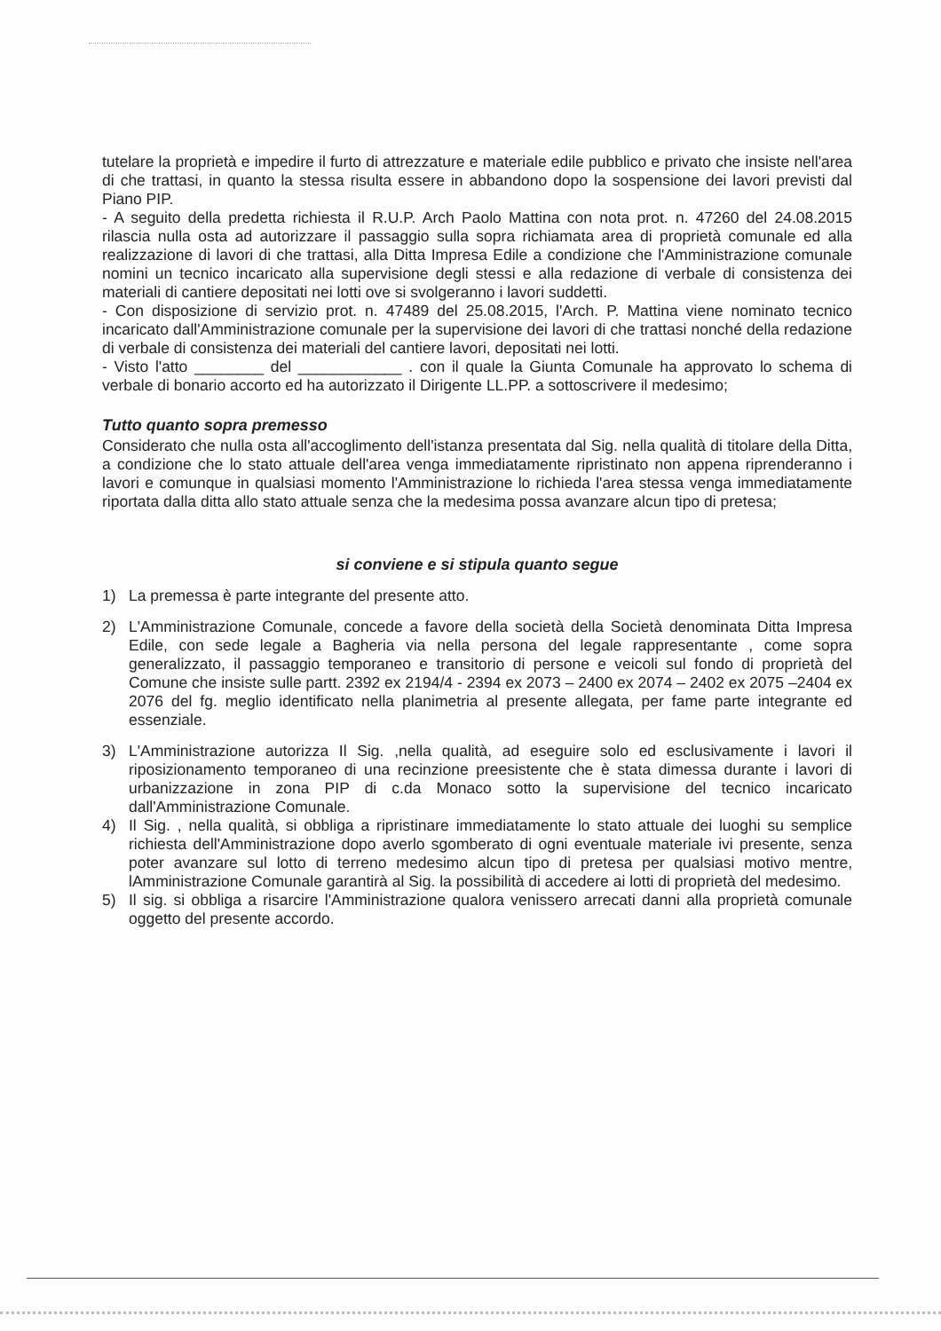tutelare la proprietà e impedire il furto di attrezzature e materiale edile pubblico e privato che insiste nell'area di che trattasi, in quanto la stessa risulta essere in abbandono dopo la sospensione dei lavori previsti dal Piano PIP.
- A seguito della predetta richiesta il R.U.P. Arch Paolo Mattina con nota prot. n. 47260 del 24.08.2015 rilascia nulla osta ad autorizzare il passaggio sulla sopra richiamata area di proprietà comunale ed alla realizzazione di lavori di che trattasi, alla Ditta Impresa Edile a condizione che l'Amministrazione comunale nomini un tecnico incaricato alla supervisione degli stessi e alla redazione di verbale di consistenza dei materiali di cantiere depositati nei lotti ove si svolgeranno i lavori suddetti.
- Con disposizione di servizio prot. n. 47489 del 25.08.2015, l'Arch. P. Mattina viene nominato tecnico incaricato dall'Amministrazione comunale per la supervisione dei lavori di che trattasi nonché della redazione di verbale di consistenza dei materiali del cantiere lavori, depositati nei lotti.
- Visto l'atto ________ del ____________ . con il quale la Giunta Comunale ha approvato lo schema di verbale di bonario accorto ed ha autorizzato il Dirigente LL.PP. a sottoscrivere il medesimo;
Tutto quanto sopra premesso
Considerato che nulla osta all'accoglimento dell'istanza presentata dal Sig. nella qualità di titolare della Ditta, a condizione che lo stato attuale dell'area venga immediatamente ripristinato non appena riprenderanno i lavori e comunque in qualsiasi momento l'Amministrazione lo richieda l'area stessa venga immediatamente riportata dalla ditta allo stato attuale senza che la medesima possa avanzare alcun tipo di pretesa;
si conviene e si stipula quanto segue
1) La premessa è parte integrante del presente atto.
2) L'Amministrazione Comunale, concede a favore della società della Società denominata Ditta Impresa Edile, con sede legale a Bagheria via nella persona del legale rappresentante , come sopra generalizzato, il passaggio temporaneo e transitorio di persone e veicoli sul fondo di proprietà del Comune che insiste sulle partt. 2392 ex 2194/4 - 2394 ex 2073 – 2400 ex 2074 – 2402 ex 2075 –2404 ex 2076 del fg. meglio identificato nella planimetria al presente allegata, per fame parte integrante ed essenziale.
3) L'Amministrazione autorizza Il Sig. ,nella qualità, ad eseguire solo ed esclusivamente i lavori il riposizionamento temporaneo di una recinzione preesistente che è stata dimessa durante i lavori di urbanizzazione in zona PIP di c.da Monaco sotto la supervisione del tecnico incaricato dall'Amministrazione Comunale.
4) Il Sig. , nella qualità, si obbliga a ripristinare immediatamente lo stato attuale dei luoghi su semplice richiesta dell'Amministrazione dopo averlo sgomberato di ogni eventuale materiale ivi presente, senza poter avanzare sul lotto di terreno medesimo alcun tipo di pretesa per qualsiasi motivo mentre, lAmministrazione Comunale garantirà al Sig. la possibilità di accedere ai lotti di proprietà del medesimo.
5) Il sig. si obbliga a risarcire l'Amministrazione qualora venissero arrecati danni alla proprietà comunale oggetto del presente accordo.